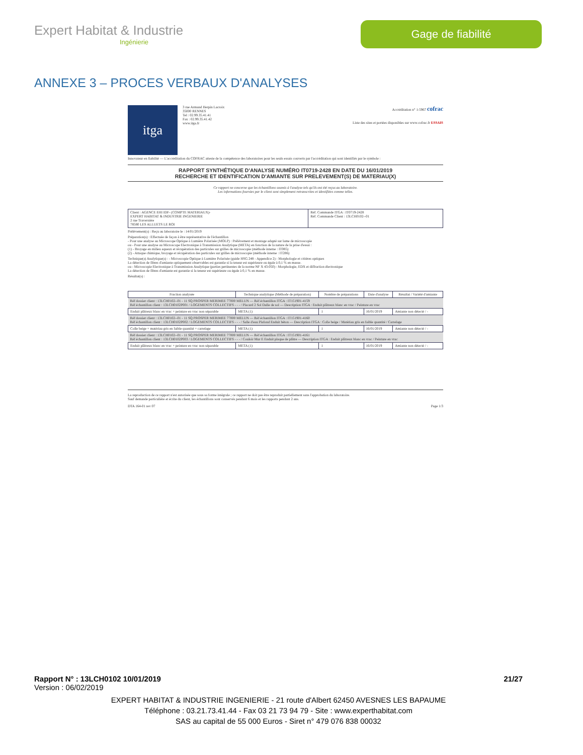Expert Habitat & Industrie
Ingénierie
Gage de fiabilité
ANNEXE 3 – PROCES VERBAUX D'ANALYSES
itga
3 rue Armand Herpin Lacroix
35000 RENNES
Tel : 02.99.35.41.41
Fax : 02.99.35.41.42
www.itga.fr
Accréditation n° 1-5967 cofrac
Liste des sites et portées disponibles sur www.cofrac.fr ESSAIS
Innovateur en fiabilité — L'accréditation du COFRAC atteste de la compétence des laboratoires pour les seuls essais couverts par l'accréditation qui sont identifiés par le symbole :
RAPPORT SYNTHÉTIQUE D'ANALYSE NUMÉRO IT0719-2428 EN DATE DU 16/01/2019
RECHERCHE ET IDENTIFICATION D'AMIANTE SUR PRELEVEMENT(S) DE MATERIAU(X)
Ce rapport ne concerne que les échantillons soumis à l'analyse tels qu'ils ont été reçus au laboratoire.
Les informations fournies par le client sont simplement retranscrites et identifiées comme telles.
| Client : AGENCE EHI IDF- (COMPTE MATERIAUX)- EXPERT HABITAT & INDUSTRIE INGENIERIE 2 rue Traversière 78580 LES ALLUETS LE ROI | Réf. Commande ITGA : IT0719-2428 Réf. Commande Client : 13LCH0102--01 |
Prélèvement(s) : Reçu au laboratoire le : 14/01/2019
Préparation(s) : Effectuée de façon à être représentative de l'échantillon
- Pour une analyse au Microscope Optique à Lumière Polarisée (MOLP) : Prélèvement et montage adapté sur lame de microscopie
ou - Pour une analyse au Microscope Electronique à Transmission Analytique (META) en fonction de la nature de la prise d'essai :
(1) - Broyage en milieu aqueux et récupération des particules sur grilles de microscopie (méthode interne : IT085)
(2) - Attaque chimique, broyage et récupération des particules sur grilles de microscopie (méthode interne : IT286)
Technique(s) Analytique(s) : - Microscopie Optique à Lumière Polarisée (guide HSG 248 - Appendice 2) : Morphologie et critères optiques
La détection de fibres d'amiante optiquement observables est garantie si la teneur est supérieure ou égale à 0,1 % en masse.
ou - Microscopie Electronique à Transmission Analytique (parties pertinentes de la norme NF X 43-050) : Morphologie, EDX et diffraction électronique
La détection de fibres d'amiante est garantie si la teneur est supérieure ou égale à 0,1 % en masse.
Résultat(s) :
| Fraction analysée | Technique analytique (Méthode de préparation) | Nombre de préparations | Date d'analyse | Résultat / Variété d'amiante |
| --- | --- | --- | --- | --- |
| Réf dossier client : 13LCH0102--01 - 11 SQ PROSPER MERIMEE 77000 MELUN — Réf échantillon ITGA : IT151901-4159 Réf échantillon client : 13LCH0102P001 / LOGEMENTS COLLECTIFS - - - / Placard 2 Sol Dalle de sol — Description ITGA : Enduit plâtreux blanc en vrac / Peinture en vrac | | | | |
| Enduit plâtreux blanc en vrac + peinture en vrac non séparable | META (1) | 1 | 16/01/2019 | Amiante non détecté / - |
| Réf dossier client : 13LCH0102--01 - 11 SQ PROSPER MERIMEE 77000 MELUN — Réf échantillon ITGA : IT151901-4160 Réf échantillon client : 13LCH0102P002 / LOGEMENTS COLLECTIFS - - - / Salle d'eau Plafond Enduit béton — Description ITGA : Colle beige / Matériau gris en faible quantité / Carrelage | | | | |
| Colle beige + matériau gris en faible quantité + carrelage | META (1) | 1 | 16/01/2019 | Amiante non détecté / - |
| Réf dossier client : 13LCH0102--01 - 11 SQ PROSPER MERIMEE 77000 MELUN — Réf échantillon ITGA : IT151901-4161 Réf échantillon client : 13LCH0102P003 / LOGEMENTS COLLECTIFS - - - / Couloir Mur E Enduit plaque de plâtre — Description ITGA : Enduit plâtreux blanc en vrac / Peinture en vrac | | | | |
| Enduit plâtreux blanc en vrac + peinture en vrac non séparable | META (1) | 1 | 16/01/2019 | Amiante non détecté / - |
La reproduction de ce rapport n'est autorisée que sous sa forme intégrale ; ce rapport ne doit pas être reproduit partiellement sans l'approbation du laboratoire.
Sauf demande particulière et écrite du client, les échantillons sont conservés pendant 6 mois et les rapports pendant 2 ans.
DTA 164-01 rev 07 Page 1/3
Rapport N° : 13LCH0102 10/01/2019 21/27
Version : 06/02/2019
EXPERT HABITAT & INDUSTRIE INGENIERIE - 21 route d'Albert 62450 AVESNES LES BAPAUME
Téléphone : 03.21.73.41.44 - Fax 03 21 73 94 79 - Site : www.experthabitat.com
SAS au capital de 55 000 Euros - Siret n° 479 076 838 00032